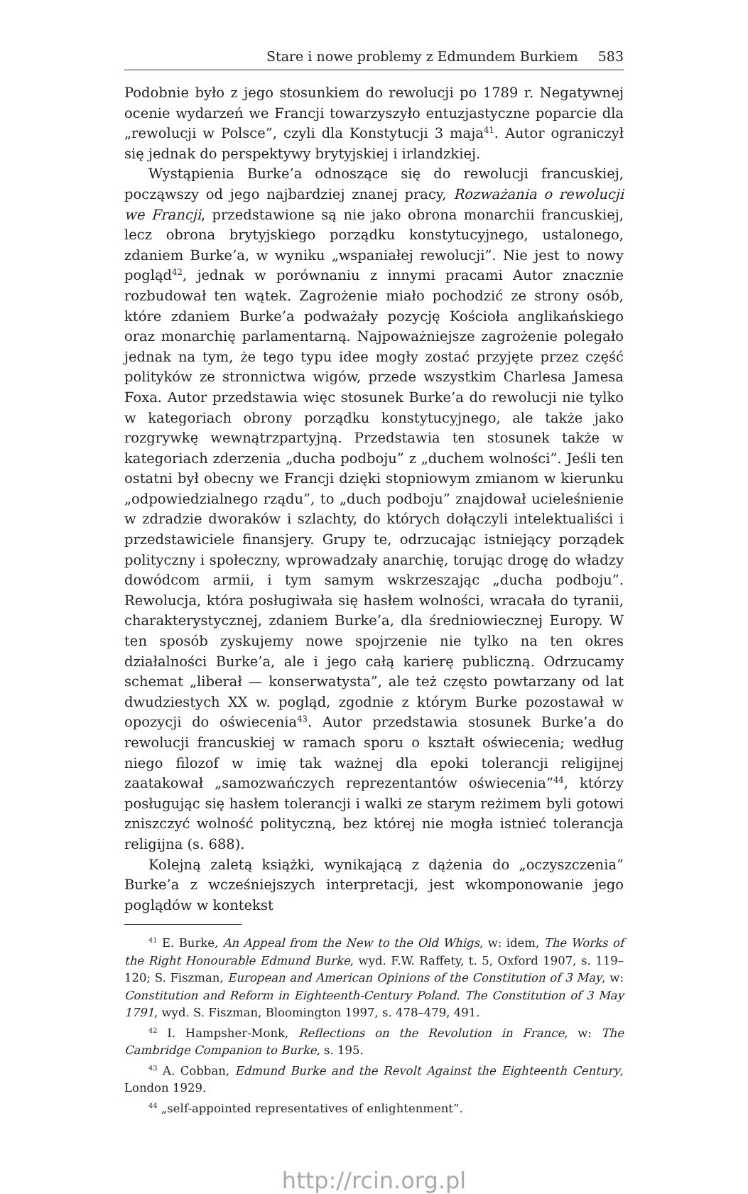Stare i nowe problemy z Edmundem Burkiem 583
Podobnie było z jego stosunkiem do rewolucji po 1789 r. Negatywnej ocenie wydarzeń we Francji towarzyszyło entuzjastyczne poparcie dla „rewolucji w Polsce”, czyli dla Konstytucji 3 maja<sup>41</sup>. Autor ograniczył się jednak do perspektywy brytyjskiej i irlandzkiej.
Wystąpienia Burke’a odnoszące się do rewolucji francuskiej, począwszy od jego najbardziej znanej pracy, Rozważania o rewolucji we Francji, przedstawione są nie jako obrona monarchii francuskiej, lecz obrona brytyjskiego porządku konstytucyjnego, ustalonego, zdaniem Burke’a, w wyniku „wspaniałej rewolucji”. Nie jest to nowy pogląd<sup>42</sup>, jednak w porównaniu z innymi pracami Autor znacznie rozbudował ten wątek. Zagrożenie miało pochodzić ze strony osób, które zdaniem Burke’a podważały pozycję Kościoła anglikańskiego oraz monarchię parlamentarną. Najpoważniejsze zagrożenie polegało jednak na tym, że tego typu idee mogły zostać przyjęte przez część polityków ze stronnictwa wigów, przede wszystkim Charlesa Jamesa Foxa. Autor przedstawia więc stosunek Burke’a do rewolucji nie tylko w kategoriach obrony porządku konstytucyjnego, ale także jako rozgrywkę wewnątrzpartyjną. Przedstawia ten stosunek także w kategoriach zderzenia „ducha podboju” z „duchem wolności”. Jeśli ten ostatni był obecny we Francji dzięki stopniowym zmianom w kierunku „odpowiedzialnego rządu”, to „duch podboju” znajdował ucieleśnienie w zdradzie dworaków i szlachty, do których dołączyli intelektualiści i przedstawiciele finansjery. Grupy te, odrzucając istniejący porządek polityczny i społeczny, wprowadzały anarchię, torując drogę do władzy dowódcom armii, i tym samym wskrzeszając „ducha podboju”. Rewolucja, która posługiwała się hasłem wolności, wracała do tyranii, charakterystycznej, zdaniem Burke’a, dla średniowiecznej Europy. W ten sposób zyskujemy nowe spojrzenie nie tylko na ten okres działalności Burke’a, ale i jego całą karierę publiczną. Odrzucamy schemat „liberał — konserwatysta”, ale też często powtarzany od lat dwudziestych XX w. pogląd, zgodnie z którym Burke pozostawał w opozycji do oświecenia<sup>43</sup>. Autor przedstawia stosunek Burke’a do rewolucji francuskiej w ramach sporu o kształt oświecenia; według niego filozof w imię tak ważnej dla epoki tolerancji religijnej zaatakował „samozwańczych reprezentantów oświecenia”<sup>44</sup>, którzy posługując się hasłem tolerancji i walki ze starym reżimem byli gotowi zniszczyć wolność polityczną, bez której nie mogła istnieć tolerancja religijna (s. 688).
Kolejną zaletą książki, wynikającą z dążenia do „oczyszczenia” Burke’a z wcześniejszych interpretacji, jest wkomponowanie jego poglądów w kontekst
<sup>41</sup> E. Burke, An Appeal from the New to the Old Whigs, w: idem, The Works of the Right Honourable Edmund Burke, wyd. F.W. Raffety, t. 5, Oxford 1907, s. 119–120; S. Fiszman, European and American Opinions of the Constitution of 3 May, w: Constitution and Reform in Eighteenth-Century Poland. The Constitution of 3 May 1791, wyd. S. Fiszman, Bloomington 1997, s. 478–479, 491.
<sup>42</sup> I. Hampsher-Monk, Reflections on the Revolution in France, w: The Cambridge Companion to Burke, s. 195.
<sup>43</sup> A. Cobban, Edmund Burke and the Revolt Against the Eighteenth Century, London 1929.
<sup>44</sup> „self-appointed representatives of enlightenment”.
http://rcin.org.pl